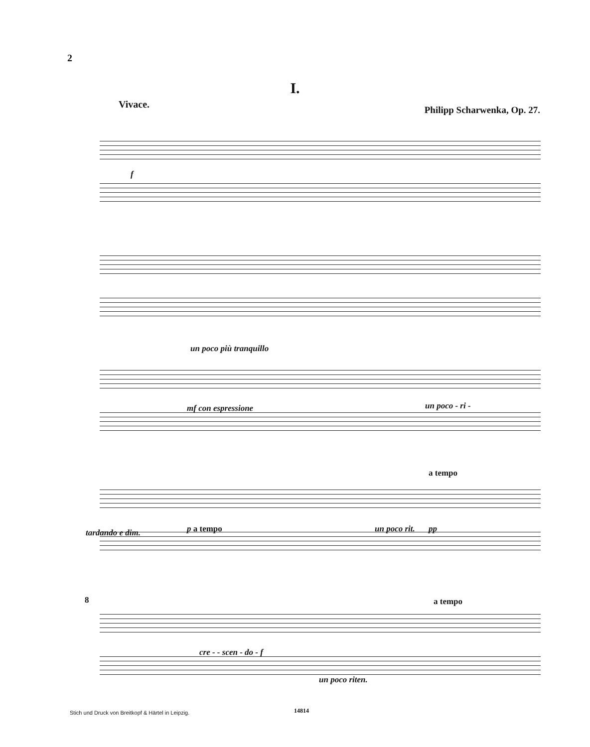2
I.
Vivace. Philipp Scharwenka, Op. 27.
f
un poco più tranquillo
mf con espressione un poco - ri -
a tempo
tardando e dim. p a tempo un poco rit. pp
a tempo
8
cre - - scen - do - f
un poco riten.
Stich und Druck von Breitkopf & Härtel in Leipzig.
14814